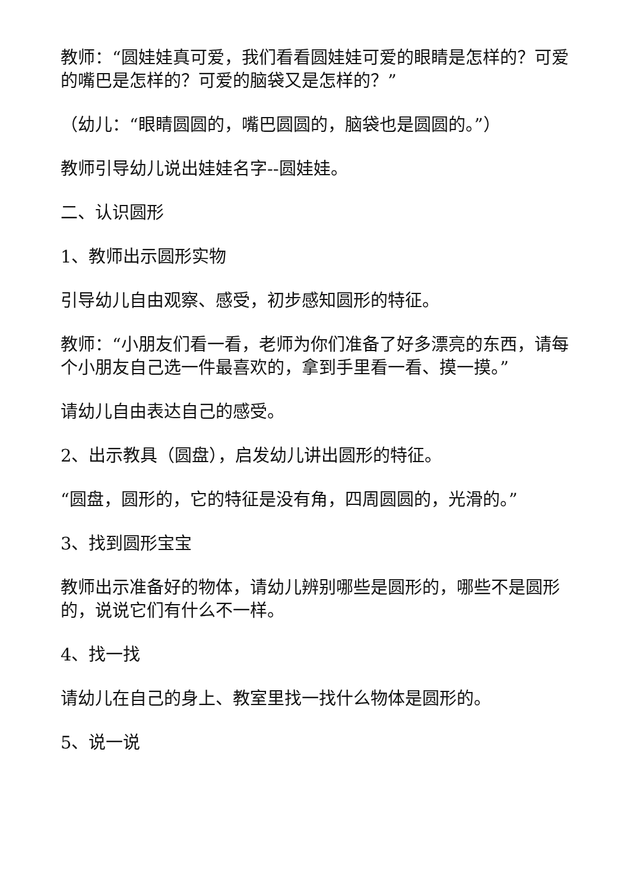教师：“圆娃娃真可爱，我们看看圆娃娃可爱的眼睛是怎样的？可爱的嘴巴是怎样的？可爱的脑袋又是怎样的？”
（幼儿：“眼睛圆圆的，嘴巴圆圆的，脑袋也是圆圆的。”）
教师引导幼儿说出娃娃名字--圆娃娃。
二、认识圆形
1、教师出示圆形实物
引导幼儿自由观察、感受，初步感知圆形的特征。
教师：“小朋友们看一看，老师为你们准备了好多漂亮的东西，请每个小朋友自己选一件最喜欢的，拿到手里看一看、摸一摸。”
请幼儿自由表达自己的感受。
2、出示教具（圆盘），启发幼儿讲出圆形的特征。
“圆盘，圆形的，它的特征是没有角，四周圆圆的，光滑的。”
3、找到圆形宝宝
教师出示准备好的物体，请幼儿辨别哪些是圆形的，哪些不是圆形的，说说它们有什么不一样。
4、找一找
请幼儿在自己的身上、教室里找一找什么物体是圆形的。
5、说一说